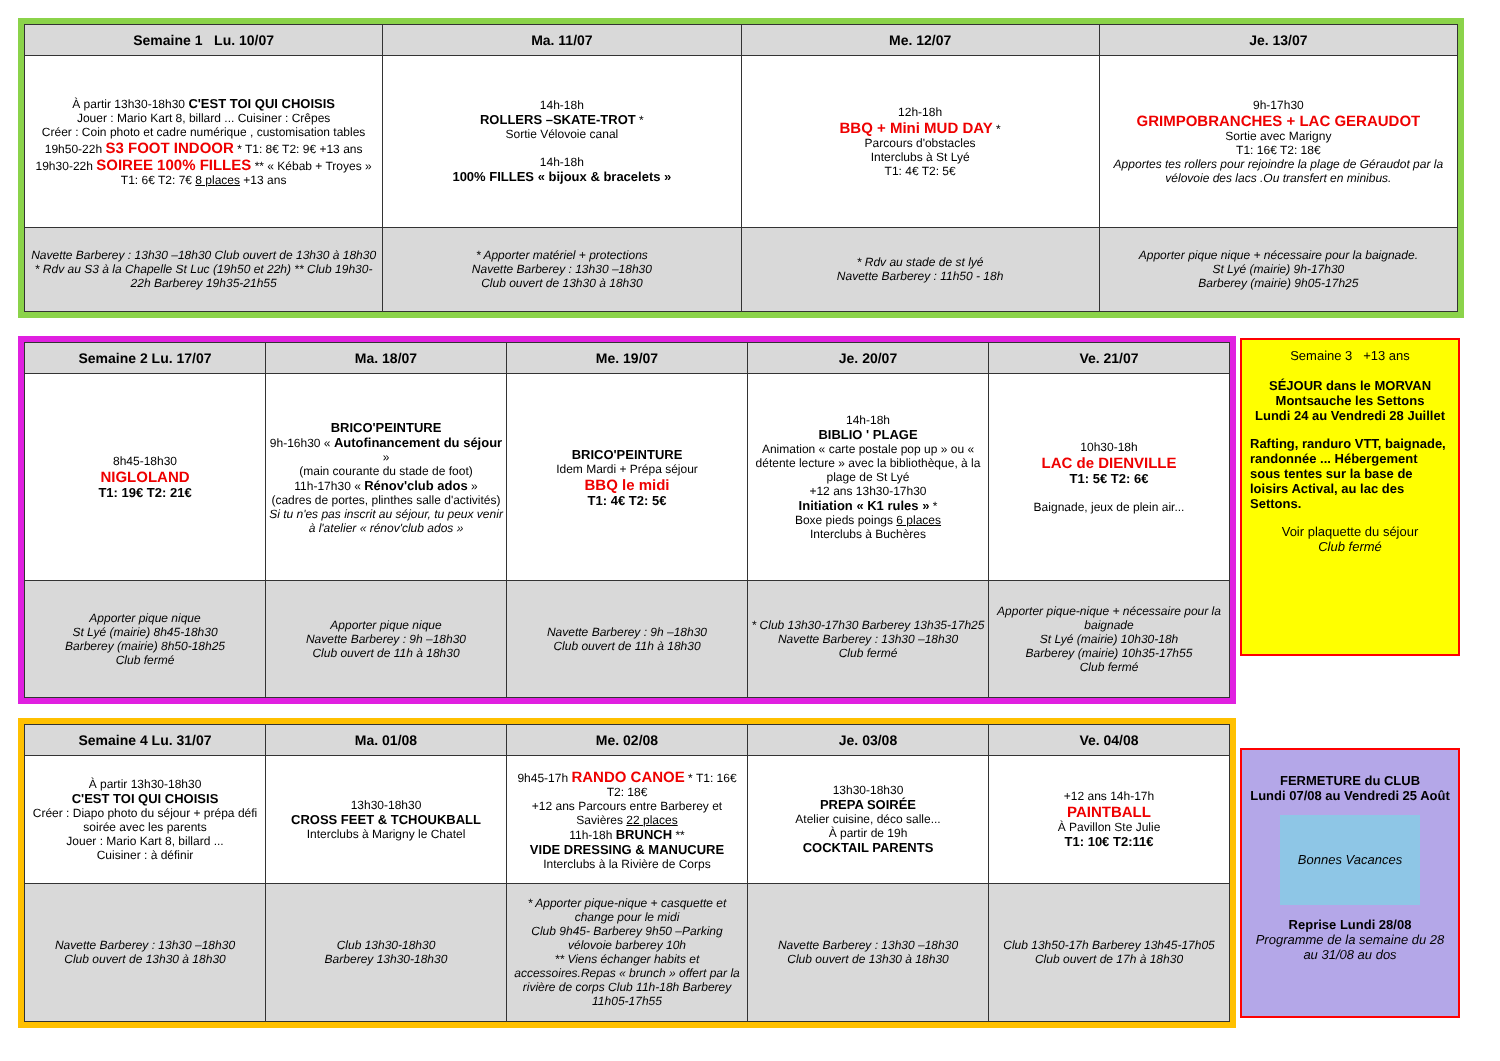| Semaine 1 Lu. 10/07 | Ma. 11/07 | Me. 12/07 | Je. 13/07 |
| --- | --- | --- | --- |
| À partir 13h30-18h30 C'EST TOI QUI CHOISIS Jouer : Mario Kart 8, billard ... Cuisiner : Crêpes Créer : Coin photo et cadre numérique , customisation tables 19h50-22h S3 FOOT INDOOR * T1: 8€ T2: 9€ +13 ans 19h30-22h SOIREE 100% FILLES ** « Kébab + Troyes » T1: 6€ T2: 7€ 8 places +13 ans | 14h-18h ROLLERS –SKATE-TROT * Sortie Vélovoie canal 14h-18h 100% FILLES « bijoux & bracelets » | 12h-18h BBQ + Mini MUD DAY * Parcours d'obstacles Interclubs à St Lyé T1: 4€ T2: 5€ | 9h-17h30 GRIMPOBRANCHES + LAC GERAUDOT Sortie avec Marigny T1: 16€ T2: 18€ Apportes tes rollers pour rejoindre la plage de Géraudot par la vélovoie des lacs .Ou transfert en minibus. |
| Navette Barberey : 13h30 –18h30 Club ouvert de 13h30 à 18h30 * Rdv au S3 à la Chapelle St Luc (19h50 et 22h) ** Club 19h30-22h Barberey 19h35-21h55 | * Apporter matériel + protections Navette Barberey : 13h30 –18h30 Club ouvert de 13h30 à 18h30 | * Rdv au stade de st lyé Navette Barberey : 11h50 - 18h | Apporter pique nique + nécessaire pour la baignade. St Lyé (mairie) 9h-17h30 Barberey (mairie) 9h05-17h25 |
| Semaine 2 Lu. 17/07 | Ma. 18/07 | Me. 19/07 | Je. 20/07 | Ve. 21/07 |
| --- | --- | --- | --- | --- |
| 8h45-18h30 NIGLOLAND T1: 19€ T2: 21€ | BRICO'PEINTURE 9h-16h30 « Autofinancement du séjour » (main courante du stade de foot) 11h-17h30 « Rénov'club ados » (cadres de portes, plinthes salle d'activités) Si tu n'es pas inscrit au séjour, tu peux venir à l'atelier « rénov'club ados » | BRICO'PEINTURE Idem Mardi + Prépa séjour BBQ le midi T1: 4€ T2: 5€ | 14h-18h BIBLIO ' PLAGE Animation « carte postale pop up » ou « détente lecture » avec la bibliothèque, à la plage de St Lyé +12 ans 13h30-17h30 Initiation « K1 rules » * Boxe pieds poings 6 places Interclubs à Buchères | 10h30-18h LAC de DIENVILLE T1: 5€ T2: 6€ Baignade, jeux de plein air... |
| Apporter pique nique St Lyé (mairie) 8h45-18h30 Barberey (mairie) 8h50-18h25 Club fermé | Apporter pique nique Navette Barberey : 9h –18h30 Club ouvert de 11h à 18h30 | Navette Barberey : 9h –18h30 Club ouvert de 11h à 18h30 | * Club 13h30-17h30 Barberey 13h35-17h25 Navette Barberey : 13h30 –18h30 Club fermé | Apporter pique-nique + nécessaire pour la baignade St Lyé (mairie) 10h30-18h Barberey (mairie) 10h35-17h55 Club fermé |
Semaine 3 +13 ans
SÉJOUR dans le MORVAN
Montsauche les Settons
Lundi 24 au Vendredi 28 Juillet
Rafting, randuro VTT, baignade, randonnée ... Hébergement sous tentes sur la base de loisirs Actival, au lac des Settons.
Voir plaquette du séjour
Club fermé
| Semaine 4 Lu. 31/07 | Ma. 01/08 | Me. 02/08 | Je. 03/08 | Ve. 04/08 |
| --- | --- | --- | --- | --- |
| À partir 13h30-18h30 C'EST TOI QUI CHOISIS Créer : Diapo photo du séjour + prépa défi soirée avec les parents Jouer : Mario Kart 8, billard ... Cuisiner : à définir | 13h30-18h30 CROSS FEET & TCHOUKBALL Interclubs à Marigny le Chatel | 9h45-17h RANDO CANOE * T1: 16€ T2: 18€ +12 ans Parcours entre Barberey et Savières 22 places 11h-18h BRUNCH ** VIDE DRESSING & MANUCURE Interclubs à la Rivière de Corps | 13h30-18h30 PREPA SOIRÉE Atelier cuisine, déco salle... À partir de 19h COCKTAIL PARENTS | +12 ans 14h-17h PAINTBALL À Pavillon Ste Julie T1: 10€ T2:11€ |
| Navette Barberey : 13h30 –18h30 Club ouvert de 13h30 à 18h30 | Club 13h30-18h30 Barberey 13h30-18h30 | * Apporter pique-nique + casquette et change pour le midi Club 9h45- Barberey 9h50 –Parking vélovoie barberey 10h ** Viens échanger habits et accessoires.Repas « brunch » offert par la rivière de corps Club 11h-18h Barberey 11h05-17h55 | Navette Barberey : 13h30 –18h30 Club ouvert de 13h30 à 18h30 | Club 13h50-17h Barberey 13h45-17h05 Club ouvert de 17h à 18h30 |
FERMETURE du CLUB
Lundi 07/08 au Vendredi 25 Août
Bonnes Vacances
Reprise Lundi 28/08
Programme de la semaine du 28 au 31/08 au dos